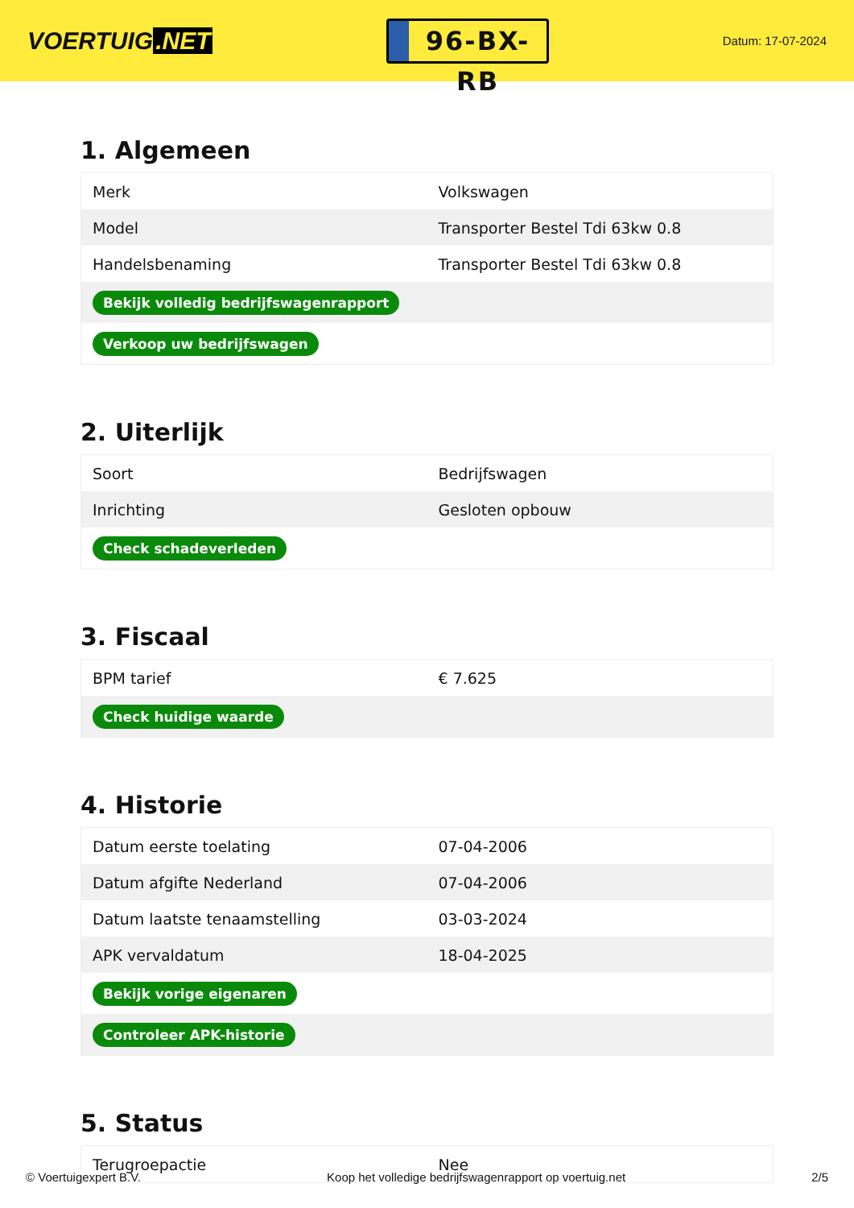VOERTUIG.NET
96-BX-RB
Datum: 17-07-2024
1. Algemeen
| Merk | Volkswagen |
| Model | Transporter Bestel Tdi 63kw 0.8 |
| Handelsbenaming | Transporter Bestel Tdi 63kw 0.8 |
| Bekijk volledig bedrijfswagenrapport | |
| Verkoop uw bedrijfswagen | |
2. Uiterlijk
| Soort | Bedrijfswagen |
| Inrichting | Gesloten opbouw |
| Check schadeverleden | |
3. Fiscaal
| BPM tarief | € 7.625 |
| Check huidige waarde | |
4. Historie
| Datum eerste toelating | 07-04-2006 |
| Datum afgifte Nederland | 07-04-2006 |
| Datum laatste tenaamstelling | 03-03-2024 |
| APK vervaldatum | 18-04-2025 |
| Bekijk vorige eigenaren | |
| Controleer APK-historie | |
5. Status
| Terugroepactie | Nee |
© Voertuigexpert B.V. Koop het volledige bedrijfswagenrapport op voertuig.net 2/5